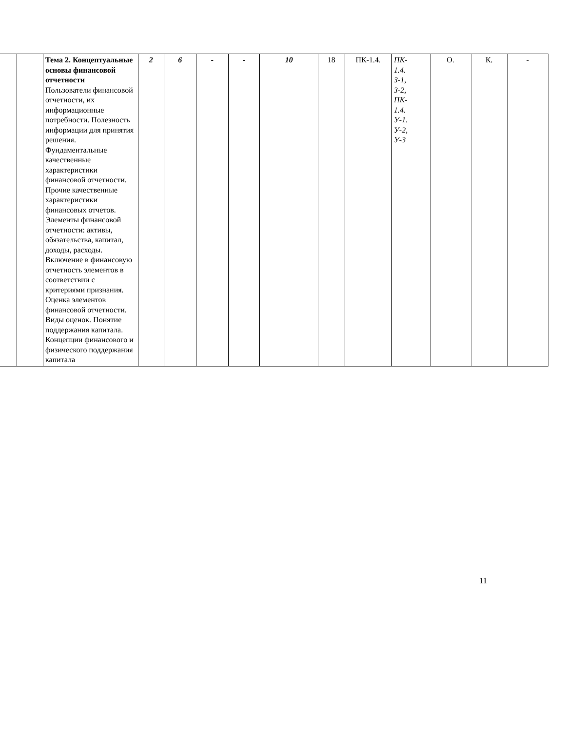| | | Тема 2. Концептуальные основы финансовой отчетности Пользователи финансовой отчетности, их информационные потребности. Полезность информации для принятия решения. Фундаментальные качественные характеристики финансовой отчетности. Прочие качественные характеристики финансовых отчетов. Элементы финансовой отчетности: активы, обязательства, капитал, доходы, расходы. Включение в финансовую отчетность элементов в соответствии с критериями признания. Оценка элементов финансовой отчетности. Виды оценок. Понятие поддержания капитала. Концепции финансового и физического поддержания капитала | 2 | 6 | - | - | 10 | 18 | ПК-1.4. | ПК- 1.4. З-1, З-2, ПК- 1.4. У-1. У-2, У-3 | О. | К. | - |
11